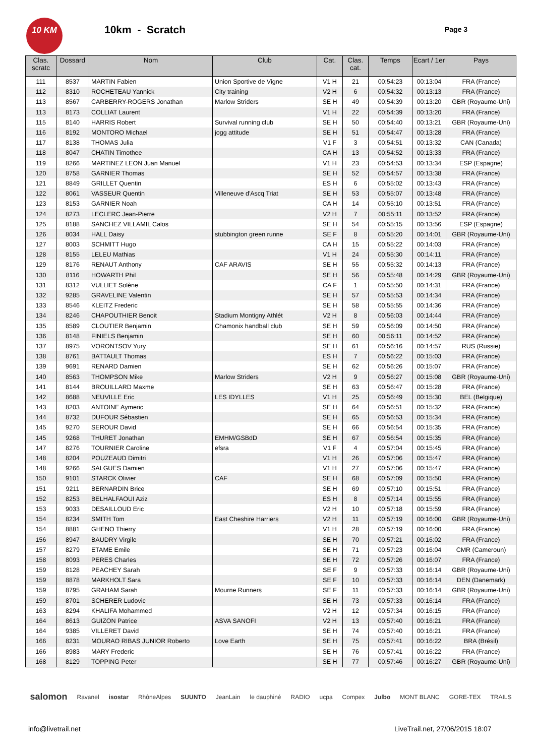10 KM
10km - Scratch Page 3
| Clas. scratc | Dossard | Nom | Club | Cat. | Clas. cat. | Temps | Ecart / 1er | Pays |
| --- | --- | --- | --- | --- | --- | --- | --- | --- |
| 111 | 8537 | MARTIN Fabien | Union Sportive de Vigne | V1 H | 21 | 00:54:23 | 00:13:04 | FRA (France) |
| 112 | 8310 | ROCHETEAU Yannick | City training | V2 H | 6 | 00:54:32 | 00:13:13 | FRA (France) |
| 113 | 8567 | CARBERRY-ROGERS Jonathan | Marlow Striders | SE H | 49 | 00:54:39 | 00:13:20 | GBR (Royaume-Uni) |
| 113 | 8173 | COLLIAT Laurent | | V1 H | 22 | 00:54:39 | 00:13:20 | FRA (France) |
| 115 | 8140 | HARRIS Robert | Survival running club | SE H | 50 | 00:54:40 | 00:13:21 | GBR (Royaume-Uni) |
| 116 | 8192 | MONTORO Michael | jogg attitude | SE H | 51 | 00:54:47 | 00:13:28 | FRA (France) |
| 117 | 8138 | THOMAS Julia | | V1 F | 3 | 00:54:51 | 00:13:32 | CAN (Canada) |
| 118 | 8047 | CHATIN Timothee | | CA H | 13 | 00:54:52 | 00:13:33 | FRA (France) |
| 119 | 8266 | MARTINEZ LEON Juan Manuel | | V1 H | 23 | 00:54:53 | 00:13:34 | ESP (Espagne) |
| 120 | 8758 | GARNIER Thomas | | SE H | 52 | 00:54:57 | 00:13:38 | FRA (France) |
| 121 | 8849 | GRILLET Quentin | | ES H | 6 | 00:55:02 | 00:13:43 | FRA (France) |
| 122 | 8061 | VASSEUR Quentin | Villeneuve d'Ascq Triat | SE H | 53 | 00:55:07 | 00:13:48 | FRA (France) |
| 123 | 8153 | GARNIER Noah | | CA H | 14 | 00:55:10 | 00:13:51 | FRA (France) |
| 124 | 8273 | LECLERC Jean-Pierre | | V2 H | 7 | 00:55:11 | 00:13:52 | FRA (France) |
| 125 | 8188 | SANCHEZ VILLAMIL Calos | | SE H | 54 | 00:55:15 | 00:13:56 | ESP (Espagne) |
| 126 | 8034 | HALL Daisy | stubbington green runne | SE F | 8 | 00:55:20 | 00:14:01 | GBR (Royaume-Uni) |
| 127 | 8003 | SCHMITT Hugo | | CA H | 15 | 00:55:22 | 00:14:03 | FRA (France) |
| 128 | 8155 | LELEU Mathias | | V1 H | 24 | 00:55:30 | 00:14:11 | FRA (France) |
| 129 | 8176 | RENAUT Anthony | CAF ARAVIS | SE H | 55 | 00:55:32 | 00:14:13 | FRA (France) |
| 130 | 8116 | HOWARTH Phil | | SE H | 56 | 00:55:48 | 00:14:29 | GBR (Royaume-Uni) |
| 131 | 8312 | VULLIET Solène | | CA F | 1 | 00:55:50 | 00:14:31 | FRA (France) |
| 132 | 9285 | GRAVELINE Valentin | | SE H | 57 | 00:55:53 | 00:14:34 | FRA (France) |
| 133 | 8546 | KLEITZ Frederic | | SE H | 58 | 00:55:55 | 00:14:36 | FRA (France) |
| 134 | 8246 | CHAPOUTHIER Benoit | Stadium Montigny Athlét | V2 H | 8 | 00:56:03 | 00:14:44 | FRA (France) |
| 135 | 8589 | CLOUTIER Benjamin | Chamonix handball club | SE H | 59 | 00:56:09 | 00:14:50 | FRA (France) |
| 136 | 8148 | FINIELS Benjamin | | SE H | 60 | 00:56:11 | 00:14:52 | FRA (France) |
| 137 | 8975 | VORONTSOV Yury | | SE H | 61 | 00:56:16 | 00:14:57 | RUS (Russie) |
| 138 | 8761 | BATTAULT Thomas | | ES H | 7 | 00:56:22 | 00:15:03 | FRA (France) |
| 139 | 9691 | RENARD Damien | | SE H | 62 | 00:56:26 | 00:15:07 | FRA (France) |
| 140 | 8563 | THOMPSON Mike | Marlow Striders | V2 H | 9 | 00:56:27 | 00:15:08 | GBR (Royaume-Uni) |
| 141 | 8144 | BROUILLARD Maxme | | SE H | 63 | 00:56:47 | 00:15:28 | FRA (France) |
| 142 | 8688 | NEUVILLE Eric | LES IDYLLES | V1 H | 25 | 00:56:49 | 00:15:30 | BEL (Belgique) |
| 143 | 8203 | ANTOINE Aymeric | | SE H | 64 | 00:56:51 | 00:15:32 | FRA (France) |
| 144 | 8732 | DUFOUR Sébastien | | SE H | 65 | 00:56:53 | 00:15:34 | FRA (France) |
| 145 | 9270 | SEROUR David | | SE H | 66 | 00:56:54 | 00:15:35 | FRA (France) |
| 145 | 9268 | THURET Jonathan | EMHM/GSBdD | SE H | 67 | 00:56:54 | 00:15:35 | FRA (France) |
| 147 | 8276 | TOURNIER Caroline | efsra | V1 F | 4 | 00:57:04 | 00:15:45 | FRA (France) |
| 148 | 8204 | POUZEAUD Dimitri | | V1 H | 26 | 00:57:06 | 00:15:47 | FRA (France) |
| 148 | 9266 | SALGUES Damien | | V1 H | 27 | 00:57:06 | 00:15:47 | FRA (France) |
| 150 | 9101 | STARCK Olivier | CAF | SE H | 68 | 00:57:09 | 00:15:50 | FRA (France) |
| 151 | 9211 | BERNARDIN Brice | | SE H | 69 | 00:57:10 | 00:15:51 | FRA (France) |
| 152 | 8253 | BELHALFAOUI Aziz | | ES H | 8 | 00:57:14 | 00:15:55 | FRA (France) |
| 153 | 9033 | DESAILLOUD Eric | | V2 H | 10 | 00:57:18 | 00:15:59 | FRA (France) |
| 154 | 8234 | SMITH Tom | East Cheshire Harriers | V2 H | 11 | 00:57:19 | 00:16:00 | GBR (Royaume-Uni) |
| 154 | 8881 | GHENO Thierry | | V1 H | 28 | 00:57:19 | 00:16:00 | FRA (France) |
| 156 | 8947 | BAUDRY Virgile | | SE H | 70 | 00:57:21 | 00:16:02 | FRA (France) |
| 157 | 8279 | ETAME Emile | | SE H | 71 | 00:57:23 | 00:16:04 | CMR (Cameroun) |
| 158 | 8093 | PERES Charles | | SE H | 72 | 00:57:26 | 00:16:07 | FRA (France) |
| 159 | 8128 | PEACHEY Sarah | | SE F | 9 | 00:57:33 | 00:16:14 | GBR (Royaume-Uni) |
| 159 | 8878 | MARKHOLT Sara | | SE F | 10 | 00:57:33 | 00:16:14 | DEN (Danemark) |
| 159 | 8795 | GRAHAM Sarah | Mourne Runners | SE F | 11 | 00:57:33 | 00:16:14 | GBR (Royaume-Uni) |
| 159 | 8701 | SCHERER Ludovic | | SE H | 73 | 00:57:33 | 00:16:14 | FRA (France) |
| 163 | 8294 | KHALIFA Mohammed | | V2 H | 12 | 00:57:34 | 00:16:15 | FRA (France) |
| 164 | 8613 | GUIZON Patrice | ASVA SANOFI | V2 H | 13 | 00:57:40 | 00:16:21 | FRA (France) |
| 164 | 9385 | VILLERET David | | SE H | 74 | 00:57:40 | 00:16:21 | FRA (France) |
| 166 | 8231 | MOURAO RIBAS JUNIOR Roberto | Love Earth | SE H | 75 | 00:57:41 | 00:16:22 | BRA (Brésil) |
| 166 | 8983 | MARY Frederic | | SE H | 76 | 00:57:41 | 00:16:22 | FRA (France) |
| 168 | 8129 | TOPPING Peter | | SE H | 77 | 00:57:46 | 00:16:27 | GBR (Royaume-Uni) |
salomon Ravanel isostar RhôneAlpes SUUNTO JeanLain le dauphiné RADIO ucpa Compex Julbo MONT BLANC GORE-TEX TRAILS
info@livetrail.net
LiveTrail.net, 27/06/2015 18:07